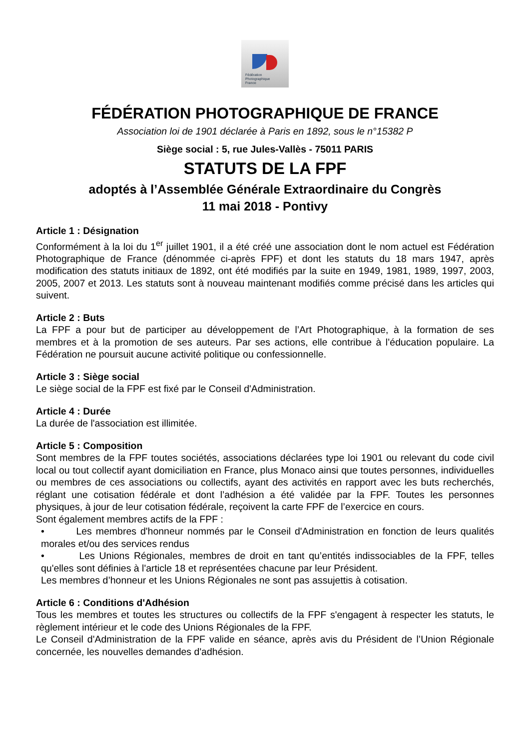Fédération
Photographique
France
FÉDÉRATION PHOTOGRAPHIQUE DE FRANCE
Association loi de 1901 déclarée à Paris en 1892, sous le n°15382 P
Siège social : 5, rue Jules-Vallès - 75011 PARIS
STATUTS DE LA FPF
adoptés à l’Assemblée Générale Extraordinaire du Congrès
11 mai 2018 - Pontivy
Article 1 : Désignation
Conformément à la loi du 1<sup>er</sup> juillet 1901, il a été créé une association dont le nom actuel est Fédération Photographique de France (dénommée ci-après FPF) et dont les statuts du 18 mars 1947, après modification des statuts initiaux de 1892, ont été modifiés par la suite en 1949, 1981, 1989, 1997, 2003, 2005, 2007 et 2013. Les statuts sont à nouveau maintenant modifiés comme précisé dans les articles qui suivent.
Article 2 : Buts
La FPF a pour but de participer au développement de l’Art Photographique, à la formation de ses membres et à la promotion de ses auteurs. Par ses actions, elle contribue à l’éducation populaire. La Fédération ne poursuit aucune activité politique ou confessionnelle.
Article 3 : Siège social
Le siège social de la FPF est fixé par le Conseil d'Administration.
Article 4 : Durée
La durée de l'association est illimitée.
Article 5 : Composition
Sont membres de la FPF toutes sociétés, associations déclarées type loi 1901 ou relevant du code civil local ou tout collectif ayant domiciliation en France, plus Monaco ainsi que toutes personnes, individuelles ou membres de ces associations ou collectifs, ayant des activités en rapport avec les buts recherchés, réglant une cotisation fédérale et dont l’adhésion a été validée par la FPF. Toutes les personnes physiques, à jour de leur cotisation fédérale, reçoivent la carte FPF de l’exercice en cours.
Sont également membres actifs de la FPF :
• Les membres d'honneur nommés par le Conseil d'Administration en fonction de leurs qualités morales et/ou des services rendus
• Les Unions Régionales, membres de droit en tant qu’entités indissociables de la FPF, telles qu'elles sont définies à l'article 18 et représentées chacune par leur Président.
Les membres d’honneur et les Unions Régionales ne sont pas assujettis à cotisation.
Article 6 : Conditions d'Adhésion
Tous les membres et toutes les structures ou collectifs de la FPF s'engagent à respecter les statuts, le règlement intérieur et le code des Unions Régionales de la FPF.
Le Conseil d'Administration de la FPF valide en séance, après avis du Président de l’Union Régionale concernée, les nouvelles demandes d'adhésion.